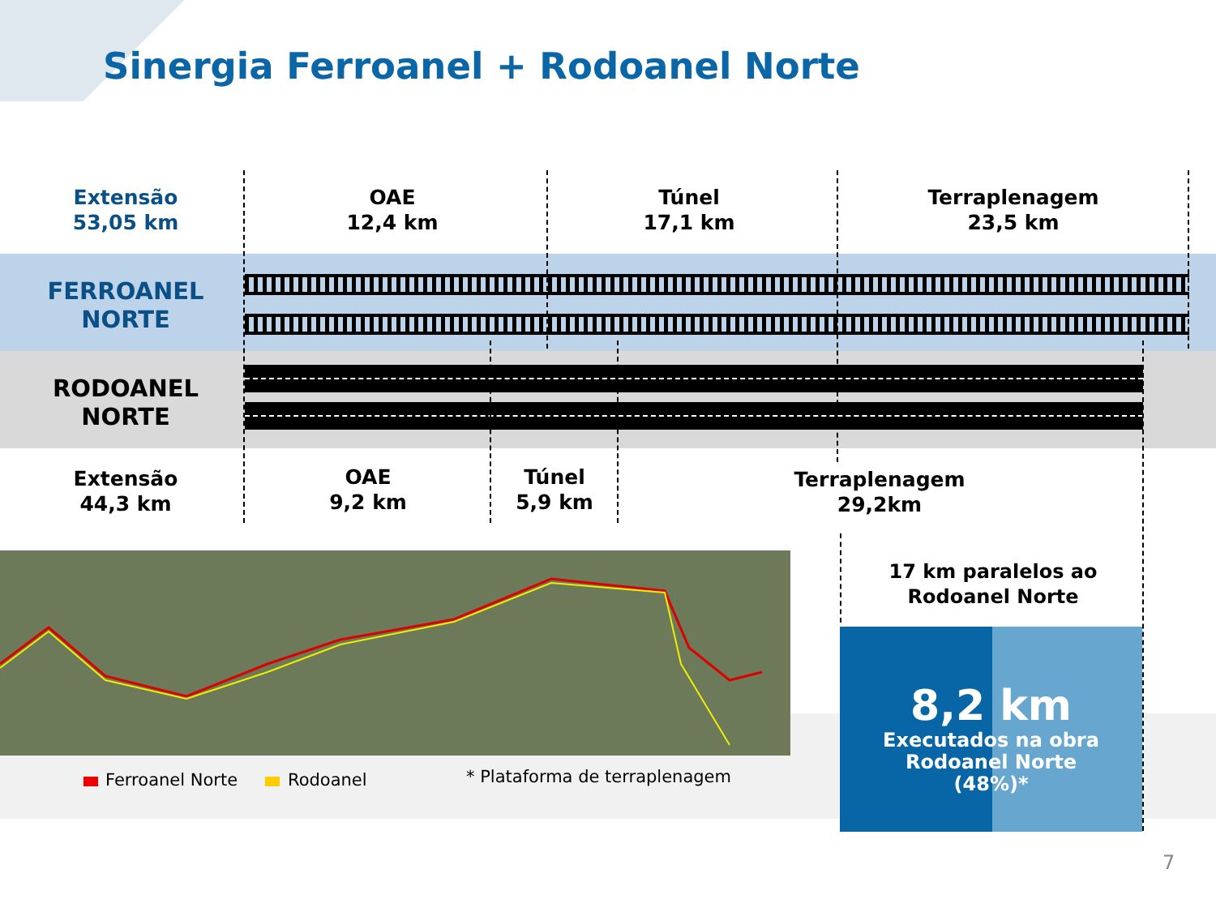Sinergia Ferroanel + Rodoanel Norte
Extensão
53,05 km
OAE
12,4 km
Túnel
17,1 km
Terraplenagem
23,5 km
FERROANEL
NORTE
RODOANEL
NORTE
Extensão
44,3 km
OAE
9,2 km
Túnel
5,9 km
Terraplenagem
29,2km
17 km paralelos ao
Rodoanel Norte
8,2 km
Executados na obra
Rodoanel Norte
(48%)*
Ferroanel Norte Rodoanel * Plataforma de terraplenagem
7